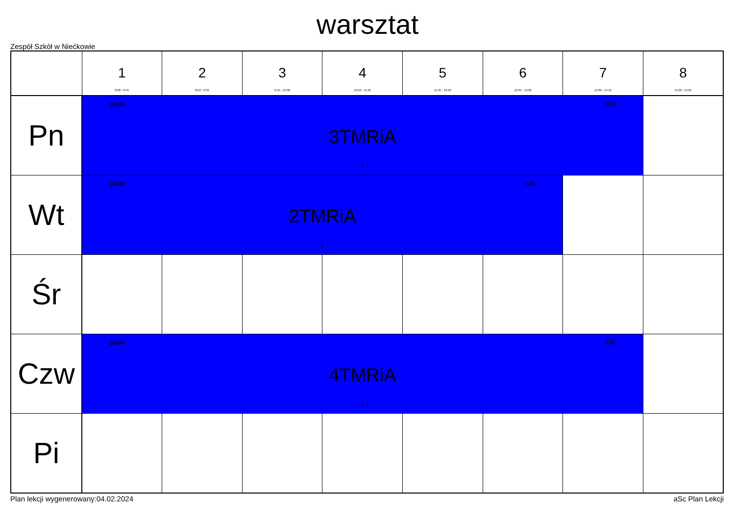warsztat
Zespół Szkół w Niećkowie
| | 1 8:00 - 8:45 | 2 8:50 - 9:35 | 3 9:45 - 10:30 | 4 10:50 - 11:35 | 5 11:45 - 12:30 | 6 12:35 - 13:20 | 7 13:30 - 14:15 | 8 14:20 - 15:05 |
| --- | --- | --- | --- | --- | --- | --- | --- | --- |
| Pn | prakt KM 3TMRiA I | | | | | | | |
| Wt | prakt KM 2TMRiA I | | | | | | | |
| Śr | | | | | | | | |
| Czw | prakt KM 4TMRiA I | | | | | | | |
| Pi | | | | | | | | |
Plan lekcji wygenerowany:04.02.2024 aSc Plan Lekcji